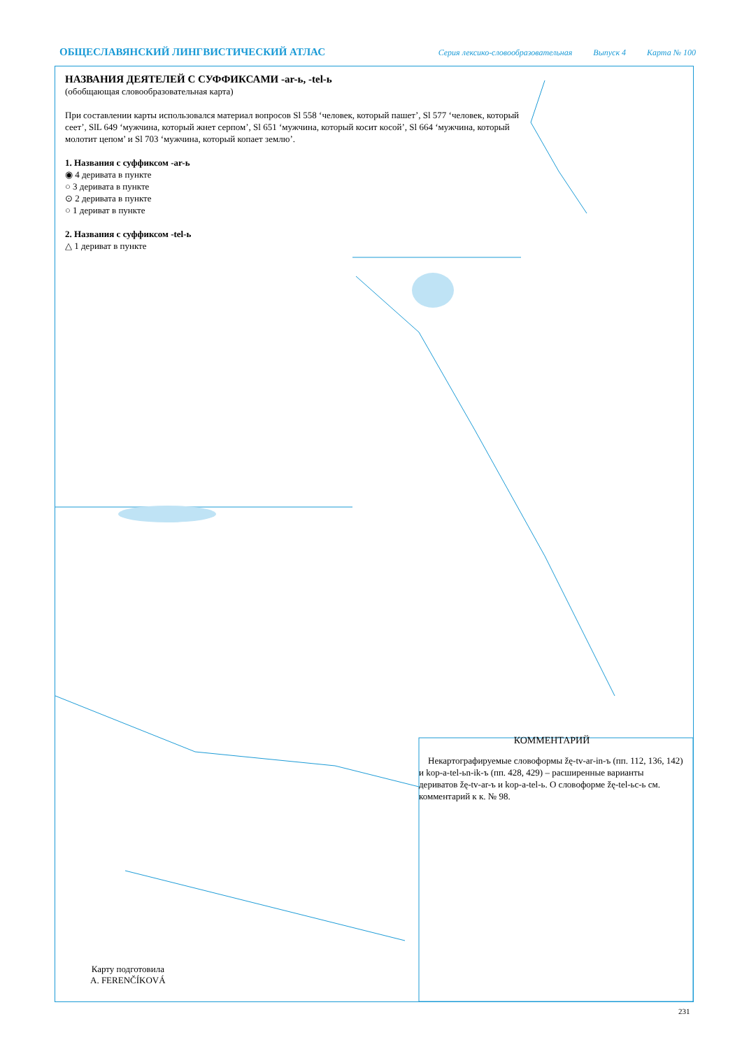ОБЩЕСЛАВЯНСКИЙ ЛИНГВИСТИЧЕСКИЙ АТЛАС Серия лексико-словообразовательная Выпуск 4 Карта № 100
НАЗВАНИЯ ДЕЯТЕЛЕЙ С СУФФИКСАМИ -ar-ь, -tel-ь
(обобщающая словообразовательная карта)
При составлении карты использовался материал вопросов Sl 558 ‘человек, который пашет’, Sl 577 ‘человек, который сеет’, SlL 649 ‘мужчина, который жнет серпом’, Sl 651 ‘мужчина, который косит косой’, Sl 664 ‘мужчина, который молотит цепом’ и Sl 703 ‘мужчина, который копает землю’.
1. Названия с суффиксом -ar-ь
◉ 4 деривата в пункте
○ 3 деривата в пункте
⊙ 2 деривата в пункте
○ 1 дериват в пункте
2. Названия с суффиксом -tel-ь
△ 1 дериват в пункте
КОММЕНТАРИЙ
Некартографируемые словоформы žę-tv-ar-in-ъ (пп. 112, 136, 142) и kop-a-tel-ьn-ik-ъ (пп. 428, 429) – расширенные варианты дериватов žę-tv-ar-ъ и kop-a-tel-ь. О словоформе žę-tel-ьc-ь см. комментарий к к. № 98.
Карту подготовила
A. FERENČÍKOVÁ
231